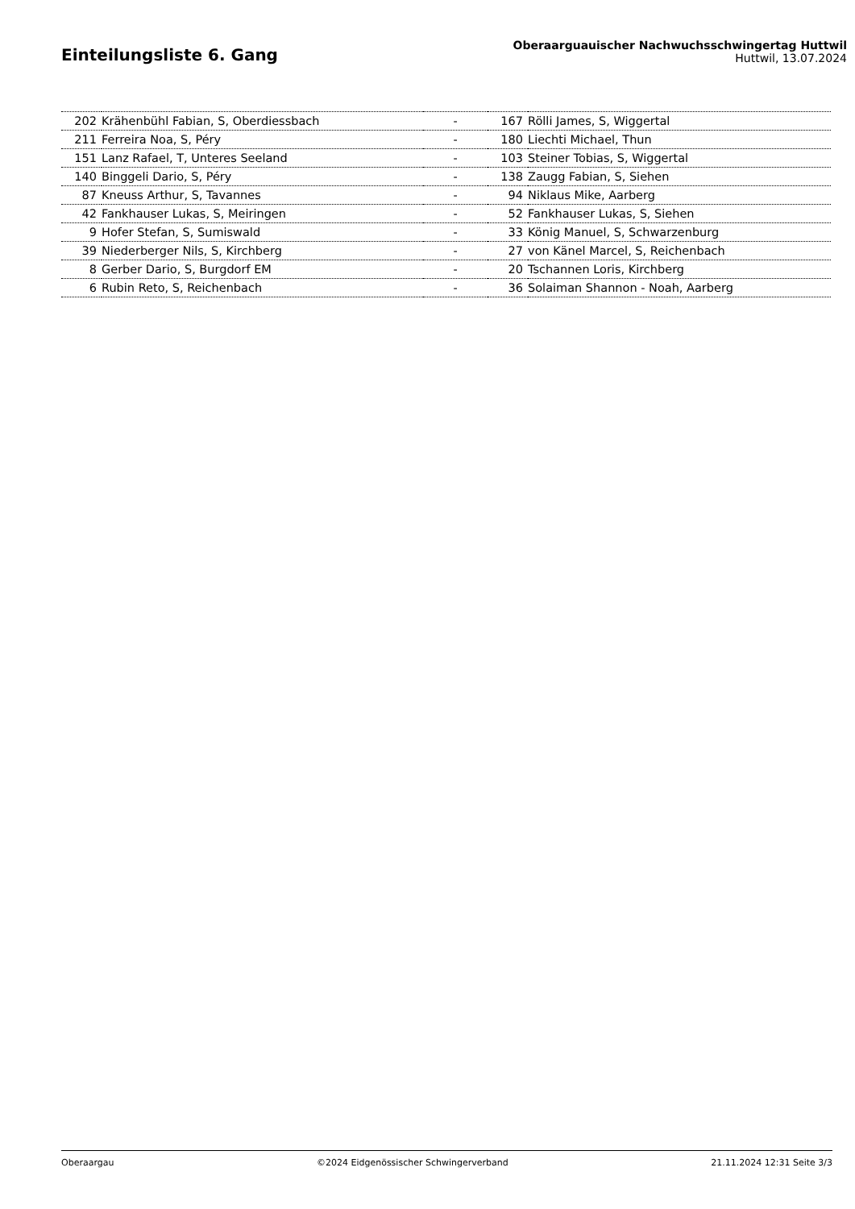Einteilungsliste 6. Gang
Oberaarguauischer Nachwuchsschwingertag Huttwil
Huttwil, 13.07.2024
| 202 | Krähenbühl Fabian, S, Oberdiessbach | - | 167 | Rölli James, S, Wiggertal |
| 211 | Ferreira Noa, S, Péry | - | 180 | Liechti Michael, Thun |
| 151 | Lanz Rafael, T, Unteres Seeland | - | 103 | Steiner Tobias, S, Wiggertal |
| 140 | Binggeli Dario, S, Péry | - | 138 | Zaugg Fabian, S, Siehen |
| 87 | Kneuss Arthur, S, Tavannes | - | 94 | Niklaus Mike, Aarberg |
| 42 | Fankhauser Lukas, S, Meiringen | - | 52 | Fankhauser Lukas, S, Siehen |
| 9 | Hofer Stefan, S, Sumiswald | - | 33 | König Manuel, S, Schwarzenburg |
| 39 | Niederberger Nils, S, Kirchberg | - | 27 | von Känel Marcel, S, Reichenbach |
| 8 | Gerber Dario, S, Burgdorf EM | - | 20 | Tschannen Loris, Kirchberg |
| 6 | Rubin Reto, S, Reichenbach | - | 36 | Solaiman Shannon - Noah, Aarberg |
Oberaargau ©2024 Eidgenössischer Schwingerverband 21.11.2024 12:31 Seite 3/3